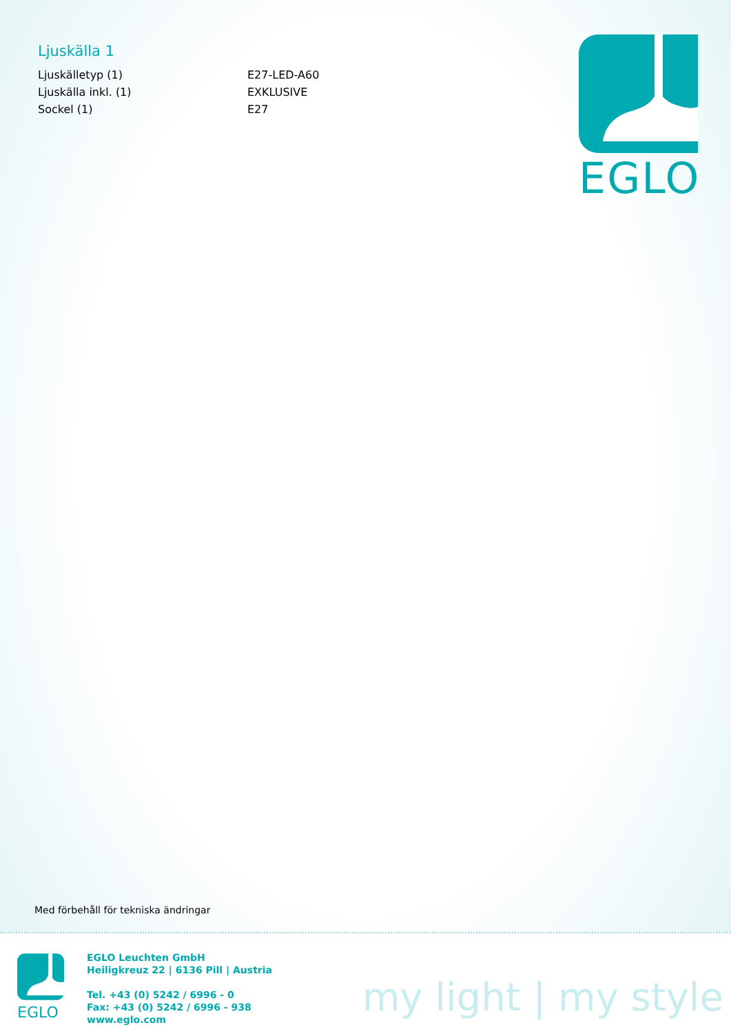Ljuskälla 1
| Ljuskälletyp (1) | E27-LED-A60 |
| Ljuskälla inkl. (1) | EXKLUSIVE |
| Sockel (1) | E27 |
EGLO
Med förbehåll för tekniska ändringar
EGLO
EGLO Leuchten GmbH
Heiligkreuz 22 | 6136 Pill | Austria
Tel. +43 (0) 5242 / 6996 - 0
Fax: +43 (0) 5242 / 6996 - 938
www.eglo.com
my light | my style